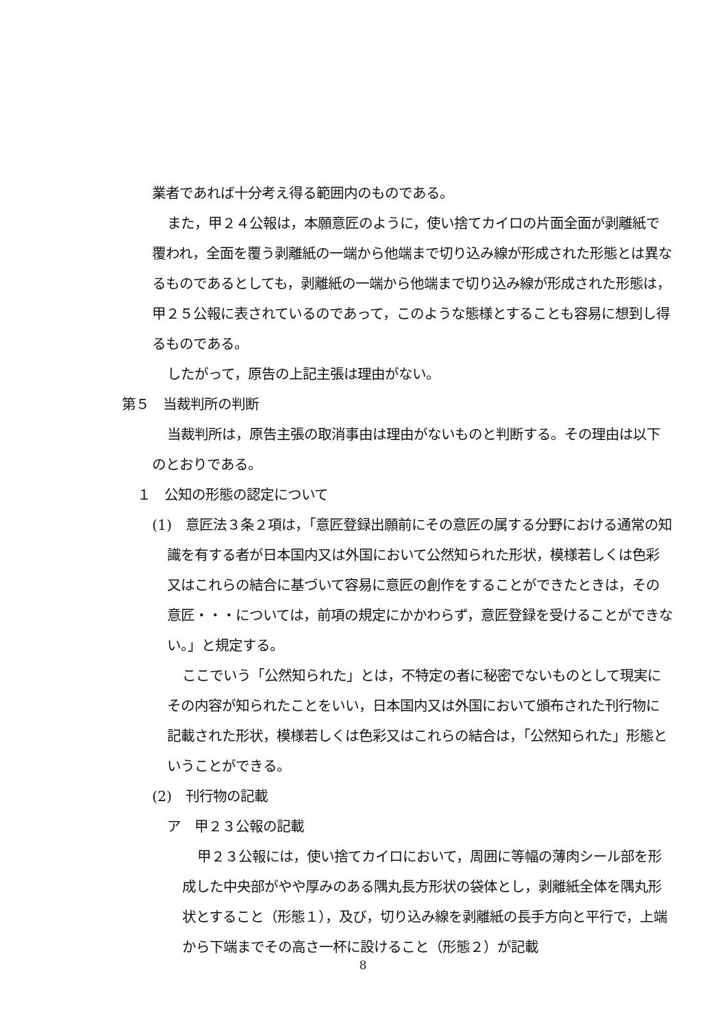業者であれば十分考え得る範囲内のものである。
また，甲２４公報は，本願意匠のように，使い捨てカイロの片面全面が剥離紙で覆われ，全面を覆う剥離紙の一端から他端まで切り込み線が形成された形態とは異なるものであるとしても，剥離紙の一端から他端まで切り込み線が形成された形態は，甲２５公報に表されているのであって，このような態様とすることも容易に想到し得るものである。
したがって，原告の上記主張は理由がない。
第５　当裁判所の判断
当裁判所は，原告主張の取消事由は理由がないものと判断する。その理由は以下のとおりである。
１　公知の形態の認定について
(1)　意匠法３条２項は，「意匠登録出願前にその意匠の属する分野における通常の知識を有する者が日本国内又は外国において公然知られた形状，模様若しくは色彩又はこれらの結合に基づいて容易に意匠の創作をすることができたときは，その意匠・・・については，前項の規定にかかわらず，意匠登録を受けることができない。」と規定する。
ここでいう「公然知られた」とは，不特定の者に秘密でないものとして現実にその内容が知られたことをいい，日本国内又は外国において頒布された刊行物に記載された形状，模様若しくは色彩又はこれらの結合は，「公然知られた」形態ということができる。
(2)　刊行物の記載
ア　甲２３公報の記載
甲２３公報には，使い捨てカイロにおいて，周囲に等幅の薄肉シール部を形成した中央部がやや厚みのある隅丸長方形状の袋体とし，剥離紙全体を隅丸形状とすること（形態１），及び，切り込み線を剥離紙の長手方向と平行で，上端から下端までその高さ一杯に設けること（形態２）が記載
8